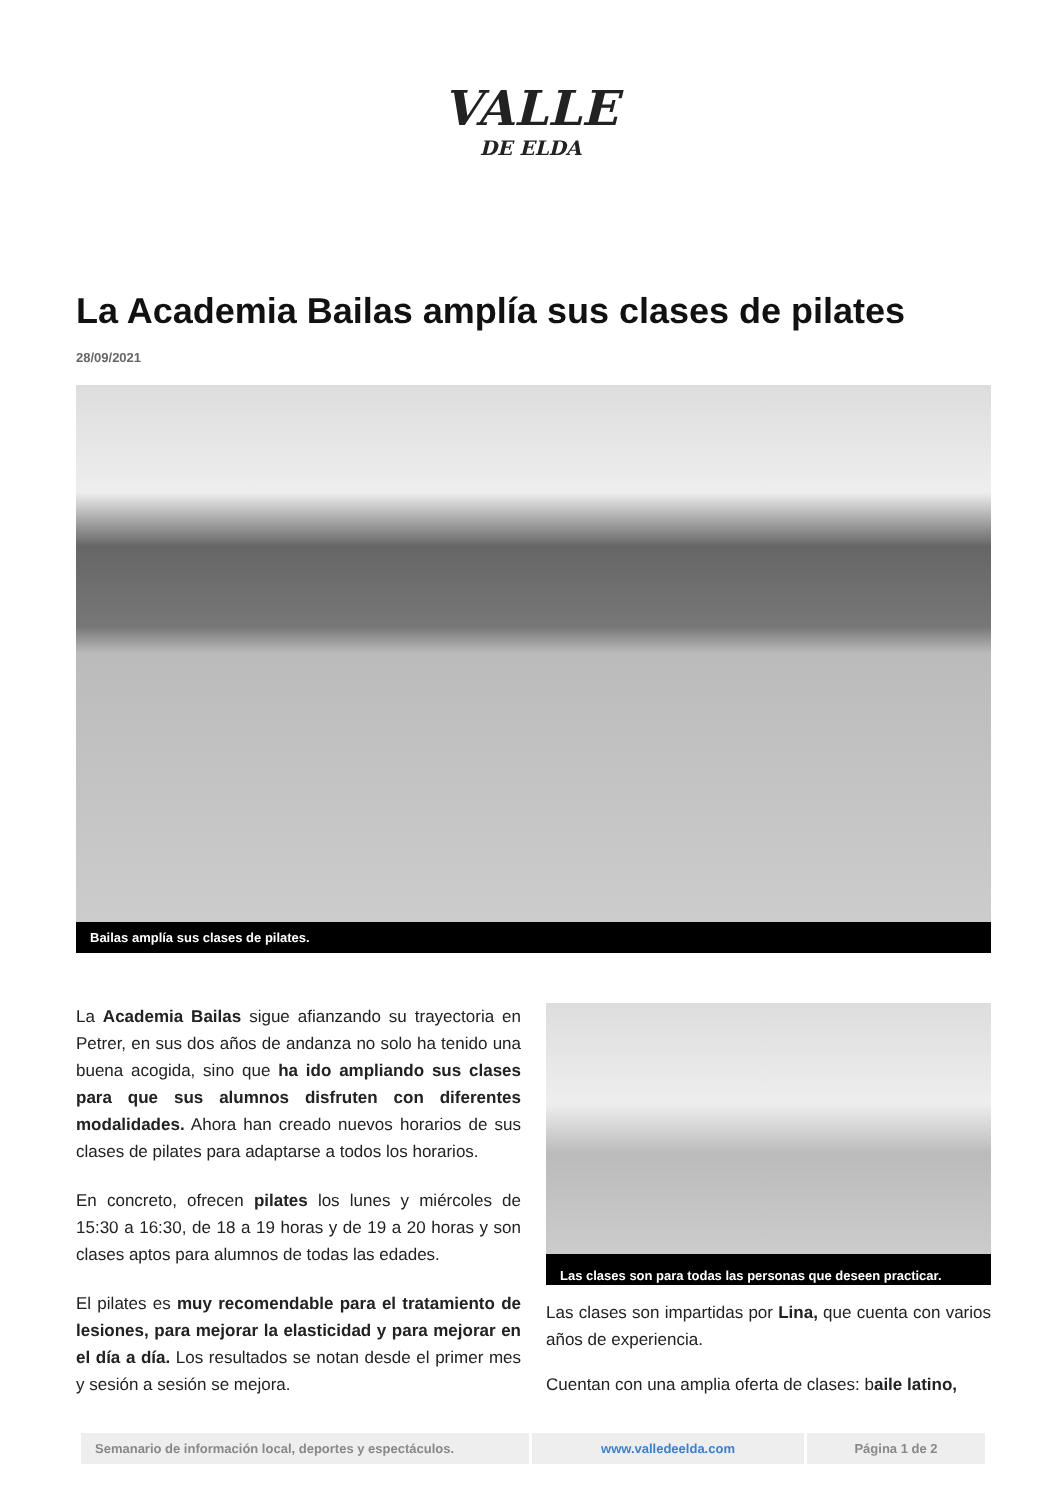VALLE
DE ELDA
La Academia Bailas amplía sus clases de pilates
28/09/2021
Bailas amplía sus clases de pilates.
La Academia Bailas sigue afianzando su trayectoria en Petrer, en sus dos años de andanza no solo ha tenido una buena acogida, sino que ha ido ampliando sus clases para que sus alumnos disfruten con diferentes modalidades. Ahora han creado nuevos horarios de sus clases de pilates para adaptarse a todos los horarios.
En concreto, ofrecen pilates los lunes y miércoles de 15:30 a 16:30, de 18 a 19 horas y de 19 a 20 horas y son clases aptos para alumnos de todas las edades.
El pilates es muy recomendable para el tratamiento de lesiones, para mejorar la elasticidad y para mejorar en el día a día. Los resultados se notan desde el primer mes y sesión a sesión se mejora.
Las clases son para todas las personas que deseen practicar.
Las clases son impartidas por Lina, que cuenta con varios años de experiencia.
Cuentan con una amplia oferta de clases: baile latino,
| Semanario de información local, deportes y espectáculos. | www.valledeelda.com | Página 1 de 2 |